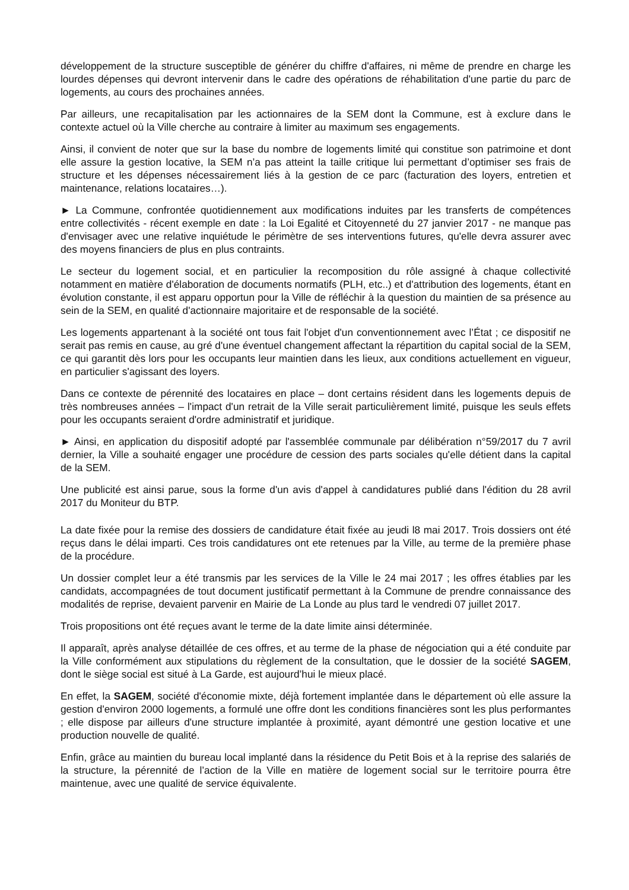développement de la structure susceptible de générer du chiffre d'affaires, ni même de prendre en charge les lourdes dépenses qui devront intervenir dans le cadre des opérations de réhabilitation d'une partie du parc de logements, au cours des prochaines années.
Par ailleurs, une recapitalisation par les actionnaires de la SEM dont la Commune, est à exclure dans le contexte actuel où la Ville cherche au contraire à limiter au maximum ses engagements.
Ainsi, il convient de noter que sur la base du nombre de logements limité qui constitue son patrimoine et dont elle assure la gestion locative, la SEM n’a pas atteint la taille critique lui permettant d’optimiser ses frais de structure et les dépenses nécessairement liés à la gestion de ce parc (facturation des loyers, entretien et maintenance, relations locataires…).
► La Commune, confrontée quotidiennement aux modifications induites par les transferts de compétences entre collectivités - récent exemple en date : la Loi Egalité et Citoyenneté du 27 janvier 2017 - ne manque pas d'envisager avec une relative inquiétude le périmètre de ses interventions futures, qu'elle devra assurer avec des moyens financiers de plus en plus contraints.
Le secteur du logement social, et en particulier la recomposition du rôle assigné à chaque collectivité notamment en matière d'élaboration de documents normatifs (PLH, etc..) et d'attribution des logements, étant en évolution constante, il est apparu opportun pour la Ville de réfléchir à la question du maintien de sa présence au sein de la SEM, en qualité d'actionnaire majoritaire et de responsable de la société.
Les logements appartenant à la société ont tous fait l'objet d'un conventionnement avec l’État ; ce dispositif ne serait pas remis en cause, au gré d'une éventuel changement affectant la répartition du capital social de la SEM, ce qui garantit dès lors pour les occupants leur maintien dans les lieux, aux conditions actuellement en vigueur, en particulier s'agissant des loyers.
Dans ce contexte de pérennité des locataires en place – dont certains résident dans les logements depuis de très nombreuses années – l'impact d'un retrait de la Ville serait particulièrement limité, puisque les seuls effets pour les occupants seraient d'ordre administratif et juridique.
► Ainsi, en application du dispositif adopté par l'assemblée communale par délibération n°59/2017 du 7 avril dernier, la Ville a souhaité engager une procédure de cession des parts sociales qu'elle détient dans la capital de la SEM.
Une publicité est ainsi parue, sous la forme d'un avis d'appel à candidatures publié dans l'édition du 28 avril 2017 du Moniteur du BTP.
La date fixée pour la remise des dossiers de candidature était fixée au jeudi l8 mai 2017. Trois dossiers ont été reçus dans le délai imparti. Ces trois candidatures ont ete retenues par la Ville, au terme de la première phase de la procédure.
Un dossier complet leur a été transmis par les services de la Ville le 24 mai 2017 ; les offres établies par les candidats, accompagnées de tout document justificatif permettant à la Commune de prendre connaissance des modalités de reprise, devaient parvenir en Mairie de La Londe au plus tard le vendredi 07 juillet 2017.
Trois propositions ont été reçues avant le terme de la date limite ainsi déterminée.
Il apparaît, après analyse détaillée de ces offres, et au terme de la phase de négociation qui a été conduite par la Ville conformément aux stipulations du règlement de la consultation, que le dossier de la société SAGEM, dont le siège social est situé à La Garde, est aujourd’hui le mieux placé.
En effet, la SAGEM, société d'économie mixte, déjà fortement implantée dans le département où elle assure la gestion d'environ 2000 logements, a formulé une offre dont les conditions financières sont les plus performantes ; elle dispose par ailleurs d'une structure implantée à proximité, ayant démontré une gestion locative et une production nouvelle de qualité.
Enfin, grâce au maintien du bureau local implanté dans la résidence du Petit Bois et à la reprise des salariés de la structure, la pérennité de l’action de la Ville en matière de logement social sur le territoire pourra être maintenue, avec une qualité de service équivalente.